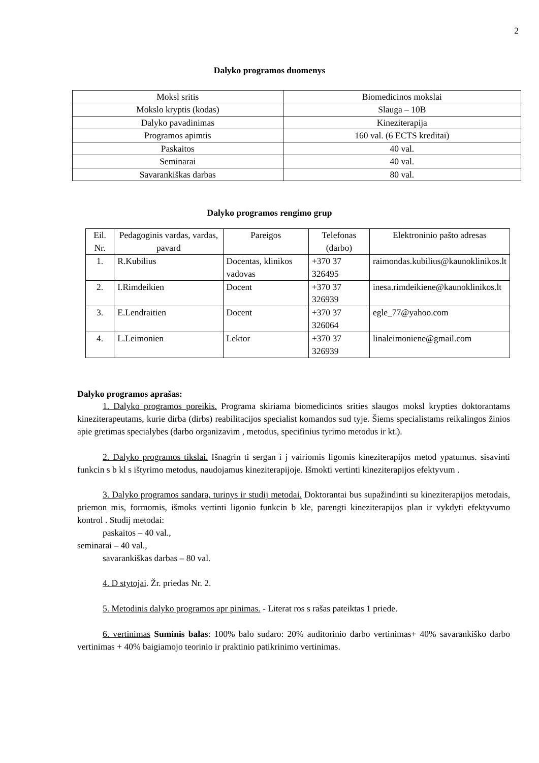2
Dalyko programos duomenys
| Moksl sritis | Biomedicinos mokslai |
| Mokslo kryptis (kodas) | Slauga – 10B |
| Dalyko pavadinimas | Kineziterapija |
| Programos apimtis | 160 val. (6 ECTS kreditai) |
| Paskaitos | 40 val. |
| Seminarai | 40 val. |
| Savarankiškas darbas | 80 val. |
Dalyko programos rengimo grup
| Eil. Nr. | Pedagoginis vardas, vardas, pavard | Pareigos | Telefonas (darbo) | Elektroninio pašto adresas |
| 1. | R.Kubilius | Docentas, klinikos vadovas | +370 37 326495 | raimondas.kubilius@kaunoklinikos.lt |
| 2. | I.Rimdeikien | Docent | +370 37 326939 | inesa.rimdeikiene@kaunoklinikos.lt |
| 3. | E.Lendraitien | Docent | +370 37 326064 | egle_77@yahoo.com |
| 4. | L.Leimonien | Lektor | +370 37 326939 | linaleimoniene@gmail.com |
Dalyko programos aprašas:
1. Dalyko programos poreikis. Programa skiriama biomedicinos srities slaugos moksl krypties doktorantams kineziterapeutams, kurie dirba (dirbs) reabilitacijos specialist komandos sud tyje. Šiems specialistams reikalingos žinios apie gretimas specialybes (darbo organizavim , metodus, specifinius tyrimo metodus ir kt.).
2. Dalyko programos tikslai. Išnagrin ti sergan i j vairiomis ligomis kineziterapijos metod ypatumus. sisavinti funkcin s b kl s ištyrimo metodus, naudojamus kineziterapijoje. Išmokti vertinti kineziterapijos efektyvum .
3. Dalyko programos sandara, turinys ir studij metodai. Doktorantai bus supažindinti su kineziterapijos metodais, priemon mis, formomis, išmoks vertinti ligonio funkcin b kle, parengti kineziterapijos plan ir vykdyti efektyvumo kontrol . Studij metodai:
paskaitos – 40 val.,
seminarai – 40 val.,
savarankiškas darbas – 80 val.
4. D stytojai. Žr. priedas Nr. 2.
5. Metodinis dalyko programos apr pinimas. - Literat ros s rašas pateiktas 1 priede.
6. vertinimas Suminis balas: 100% balo sudaro: 20% auditorinio darbo vertinimas+ 40% savarankiško darbo vertinimas + 40% baigiamojo teorinio ir praktinio patikrinimo vertinimas.